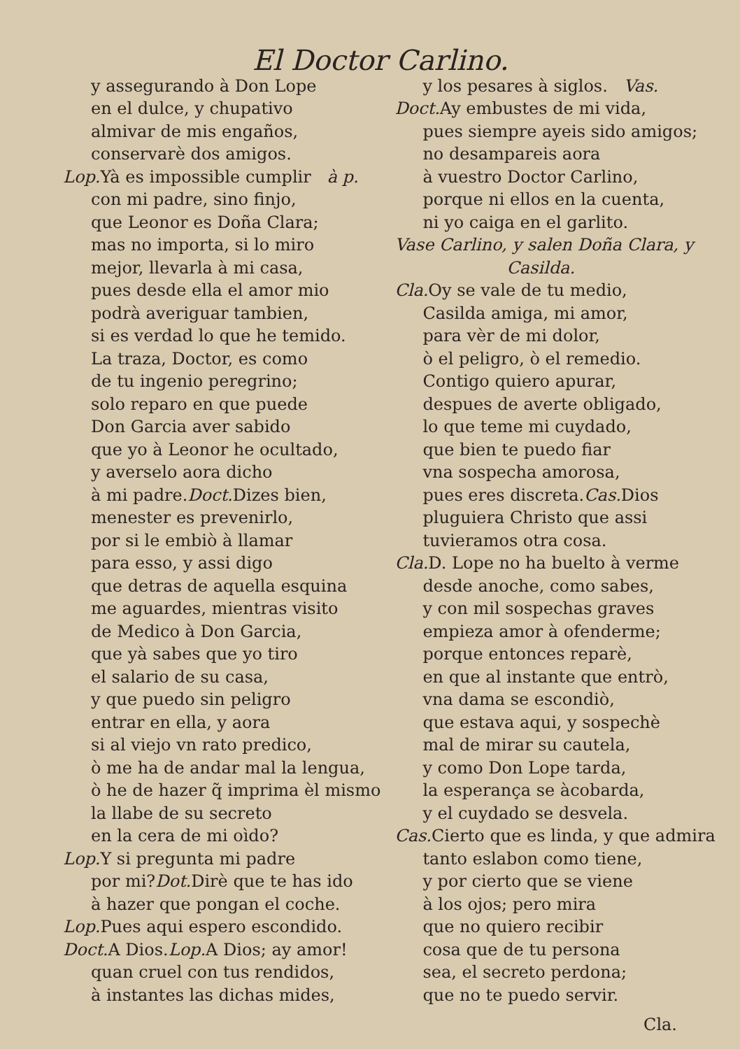El Doctor Carlino.
y assegurando à Don Lope
en el dulce, y chupativo
almivar de mis engaños,
conservarè dos amigos.
Lop. Yà es impossible cumplir à p.
con mi padre, sino finjo,
que Leonor es Doña Clara;
mas no importa, si lo miro
mejor, llevarla à mi casa,
pues desde ella el amor mio
podrà averiguar tambien,
si es verdad lo que he temido.
La traza, Doctor, es como
de tu ingenio peregrino;
solo reparo en que puede
Don Garcia aver sabido
que yo à Leonor he ocultado,
y averselo aora dicho
à mi padre.Doct. Dizes bien,
menester es prevenirlo,
por si le embiò à llamar
para esso, y assi digo
que detras de aquella esquina
me aguardes, mientras visito
de Medico à Don Garcia,
que yà sabes que yo tiro
el salario de su casa,
y que puedo sin peligro
entrar en ella, y aora
si al viejo vn rato predico,
ò me ha de andar mal la lengua,
ò he de hazer q̃ imprima èl mismo
la llabe de su secreto
en la cera de mi oìdo?
Lop. Y si pregunta mi padre
por mi?Dot. Dirè que te has ido
à hazer que pongan el coche.
Lop. Pues aqui espero escondido.
Doct. A Dios.Lop. A Dios; ay amor!
quan cruel con tus rendidos,
à instantes las dichas mides,
y los pesares à siglos. Vas.
Doct. Ay embustes de mi vida,
pues siempre ayeis sido amigos;
no desampareis aora
à vuestro Doctor Carlino,
porque ni ellos en la cuenta,
ni yo caiga en el garlito.
Vase Carlino, y salen Doña Clara, y
Casilda.
Cla. Oy se vale de tu medio,
Casilda amiga, mi amor,
para vèr de mi dolor,
ò el peligro, ò el remedio.
Contigo quiero apurar,
despues de averte obligado,
lo que teme mi cuydado,
que bien te puedo fiar
vna sospecha amorosa,
pues eres discreta.Cas. Dios
pluguiera Christo que assi
tuvieramos otra cosa.
Cla. D. Lope no ha buelto à verme
desde anoche, como sabes,
y con mil sospechas graves
empieza amor à ofenderme;
porque entonces reparè,
en que al instante que entrò,
vna dama se escondiò,
que estava aqui, y sospechè
mal de mirar su cautela,
y como Don Lope tarda,
la esperança se àcobarda,
y el cuydado se desvela.
Cas. Cierto que es linda, y que admira
tanto eslabon como tiene,
y por cierto que se viene
à los ojos; pero mira
que no quiero recibir
cosa que de tu persona
sea, el secreto perdona;
que no te puedo servir.
Cla.